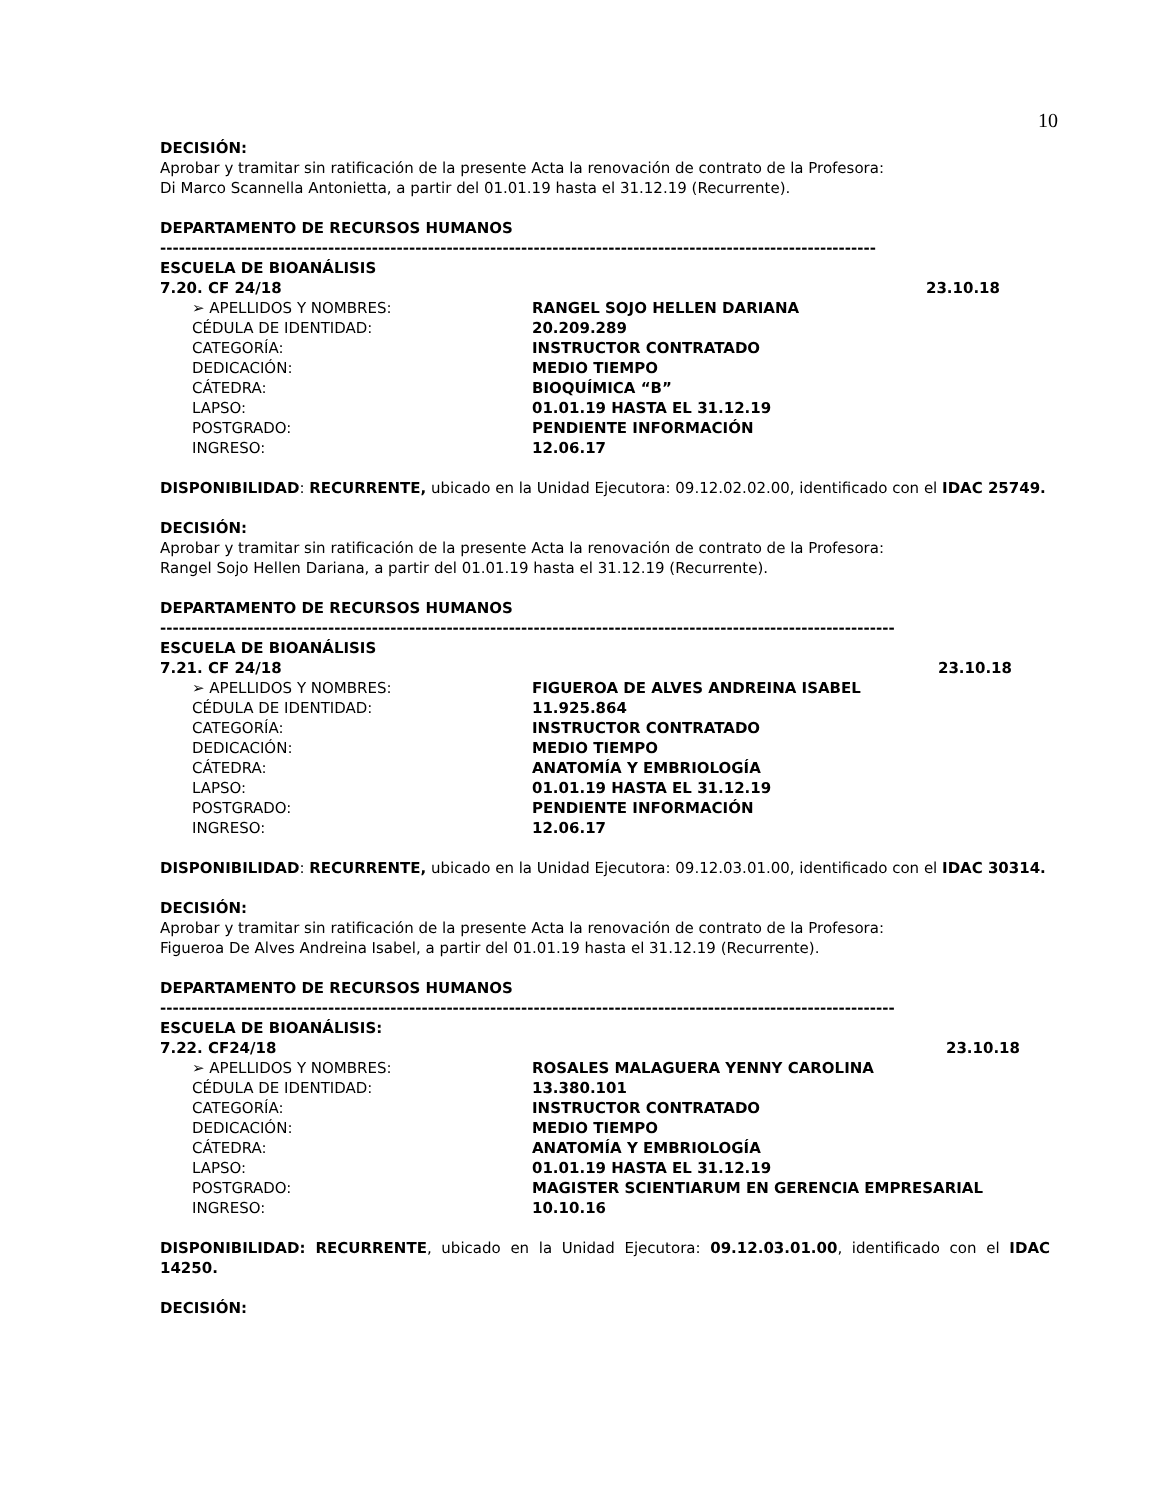10
DECISIÓN:
Aprobar y tramitar sin ratificación de la presente Acta la renovación de contrato de la Profesora:
Di Marco Scannella Antonietta, a partir del 01.01.19 hasta el 31.12.19 (Recurrente).
DEPARTAMENTO DE RECURSOS HUMANOS
-------------------------------------------------------------------------------------------------------------------
ESCUELA DE BIOANÁLISIS
7.20. CF 24/18 23.10.18
➢ APELLIDOS Y NOMBRES: RANGEL SOJO HELLEN DARIANA
CÉDULA DE IDENTIDAD: 20.209.289
CATEGORÍA: INSTRUCTOR CONTRATADO
DEDICACIÓN: MEDIO TIEMPO
CÁTEDRA: BIOQUÍMICA “B”
LAPSO: 01.01.19 HASTA EL 31.12.19
POSTGRADO: PENDIENTE INFORMACIÓN
INGRESO: 12.06.17
DISPONIBILIDAD: RECURRENTE, ubicado en la Unidad Ejecutora: 09.12.02.02.00, identificado con el IDAC 25749.
DECISIÓN:
Aprobar y tramitar sin ratificación de la presente Acta la renovación de contrato de la Profesora:
Rangel Sojo Hellen Dariana, a partir del 01.01.19 hasta el 31.12.19 (Recurrente).
DEPARTAMENTO DE RECURSOS HUMANOS
----------------------------------------------------------------------------------------------------------------------
ESCUELA DE BIOANÁLISIS
7.21. CF 24/18 23.10.18
➢ APELLIDOS Y NOMBRES: FIGUEROA DE ALVES ANDREINA ISABEL
CÉDULA DE IDENTIDAD: 11.925.864
CATEGORÍA: INSTRUCTOR CONTRATADO
DEDICACIÓN: MEDIO TIEMPO
CÁTEDRA: ANATOMÍA Y EMBRIOLOGÍA
LAPSO: 01.01.19 HASTA EL 31.12.19
POSTGRADO: PENDIENTE INFORMACIÓN
INGRESO: 12.06.17
DISPONIBILIDAD: RECURRENTE, ubicado en la Unidad Ejecutora: 09.12.03.01.00, identificado con el IDAC 30314.
DECISIÓN:
Aprobar y tramitar sin ratificación de la presente Acta la renovación de contrato de la Profesora:
Figueroa De Alves Andreina Isabel, a partir del 01.01.19 hasta el 31.12.19 (Recurrente).
DEPARTAMENTO DE RECURSOS HUMANOS
----------------------------------------------------------------------------------------------------------------------
ESCUELA DE BIOANÁLISIS:
7.22. CF24/18 23.10.18
➢ APELLIDOS Y NOMBRES: ROSALES MALAGUERA YENNY CAROLINA
CÉDULA DE IDENTIDAD: 13.380.101
CATEGORÍA: INSTRUCTOR CONTRATADO
DEDICACIÓN: MEDIO TIEMPO
CÁTEDRA: ANATOMÍA Y EMBRIOLOGÍA
LAPSO: 01.01.19 HASTA EL 31.12.19
POSTGRADO: MAGISTER SCIENTIARUM EN GERENCIA EMPRESARIAL
INGRESO: 10.10.16
DISPONIBILIDAD: RECURRENTE, ubicado en la Unidad Ejecutora: 09.12.03.01.00, identificado con el IDAC 14250.
DECISIÓN: